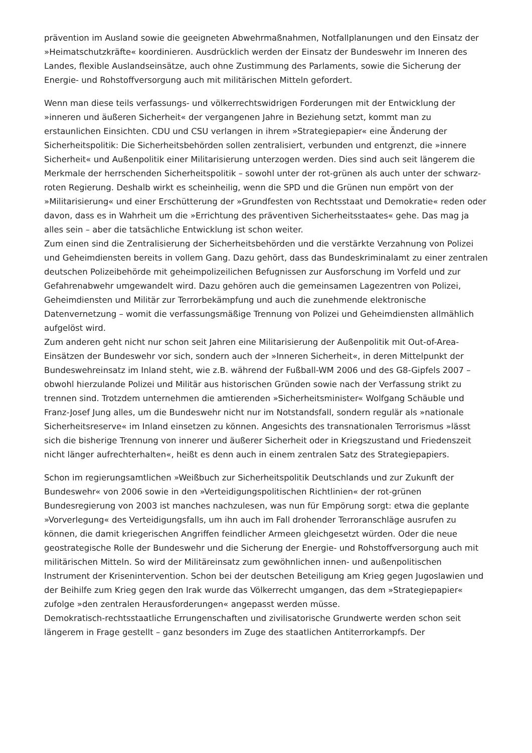prävention im Ausland sowie die geeigneten Abwehrmaßnahmen, Notfallplanungen und den Einsatz der »Heimatschutzkräfte« koordinieren. Ausdrücklich werden der Einsatz der Bundeswehr im Inneren des Landes, flexible Auslandseinsätze, auch ohne Zustimmung des Parlaments, sowie die Sicherung der Energie- und Rohstoffversorgung auch mit militärischen Mitteln gefordert.
Wenn man diese teils verfassungs- und völkerrechtswidrigen Forderungen mit der Entwicklung der »inneren und äußeren Sicherheit« der vergangenen Jahre in Beziehung setzt, kommt man zu erstaunlichen Einsichten. CDU und CSU verlangen in ihrem »Strategiepapier« eine Änderung der Sicherheitspolitik: Die Sicherheitsbehörden sollen zentralisiert, verbunden und entgrenzt, die »innere Sicherheit« und Außenpolitik einer Militarisierung unterzogen werden. Dies sind auch seit längerem die Merkmale der herrschenden Sicherheitspolitik – sowohl unter der rot-grünen als auch unter der schwarz-roten Regierung. Deshalb wirkt es scheinheilig, wenn die SPD und die Grünen nun empört von der »Militarisierung« und einer Erschütterung der »Grundfesten von Rechtsstaat und Demokratie« reden oder davon, dass es in Wahrheit um die »Errichtung des präventiven Sicherheitsstaates« gehe. Das mag ja alles sein – aber die tatsächliche Entwicklung ist schon weiter.
Zum einen sind die Zentralisierung der Sicherheitsbehörden und die verstärkte Verzahnung von Polizei und Geheimdiensten bereits in vollem Gang. Dazu gehört, dass das Bundeskriminalamt zu einer zentralen deutschen Polizeibehörde mit geheimpolizeilichen Befugnissen zur Ausforschung im Vorfeld und zur Gefahrenabwehr umgewandelt wird. Dazu gehören auch die gemeinsamen Lagezentren von Polizei, Geheimdiensten und Militär zur Terrorbekämpfung und auch die zunehmende elektronische Datenvernetzung – womit die verfassungsmäßige Trennung von Polizei und Geheimdiensten allmählich aufgelöst wird.
Zum anderen geht nicht nur schon seit Jahren eine Militarisierung der Außenpolitik mit Out-of-Area-Einsätzen der Bundeswehr vor sich, sondern auch der »Inneren Sicherheit«, in deren Mittelpunkt der Bundeswehreinsatz im Inland steht, wie z.B. während der Fußball-WM 2006 und des G8-Gipfels 2007 – obwohl hierzulande Polizei und Militär aus historischen Gründen sowie nach der Verfassung strikt zu trennen sind. Trotzdem unternehmen die amtierenden »Sicherheitsminister« Wolfgang Schäuble und Franz-Josef Jung alles, um die Bundeswehr nicht nur im Notstandsfall, sondern regulär als »nationale Sicherheitsreserve« im Inland einsetzen zu können. Angesichts des transnationalen Terrorismus »lässt sich die bisherige Trennung von innerer und äußerer Sicherheit oder in Kriegszustand und Friedenszeit nicht länger aufrechterhalten«, heißt es denn auch in einem zentralen Satz des Strategiepapiers.
Schon im regierungsamtlichen »Weißbuch zur Sicherheitspolitik Deutschlands und zur Zukunft der Bundeswehr« von 2006 sowie in den »Verteidigungspolitischen Richtlinien« der rot-grünen Bundesregierung von 2003 ist manches nachzulesen, was nun für Empörung sorgt: etwa die geplante »Vorverlegung« des Verteidigungsfalls, um ihn auch im Fall drohender Terroranschläge ausrufen zu können, die damit kriegerischen Angriffen feindlicher Armeen gleichgesetzt würden. Oder die neue geostrategische Rolle der Bundeswehr und die Sicherung der Energie- und Rohstoffversorgung auch mit militärischen Mitteln. So wird der Militäreinsatz zum gewöhnlichen innen- und außenpolitischen Instrument der Krisenintervention. Schon bei der deutschen Beteiligung am Krieg gegen Jugoslawien und der Beihilfe zum Krieg gegen den Irak wurde das Völkerrecht umgangen, das dem »Strategiepapier« zufolge »den zentralen Herausforderungen« angepasst werden müsse.
Demokratisch-rechtsstaatliche Errungenschaften und zivilisatorische Grundwerte werden schon seit längerem in Frage gestellt – ganz besonders im Zuge des staatlichen Antiterrorkampfs. Der